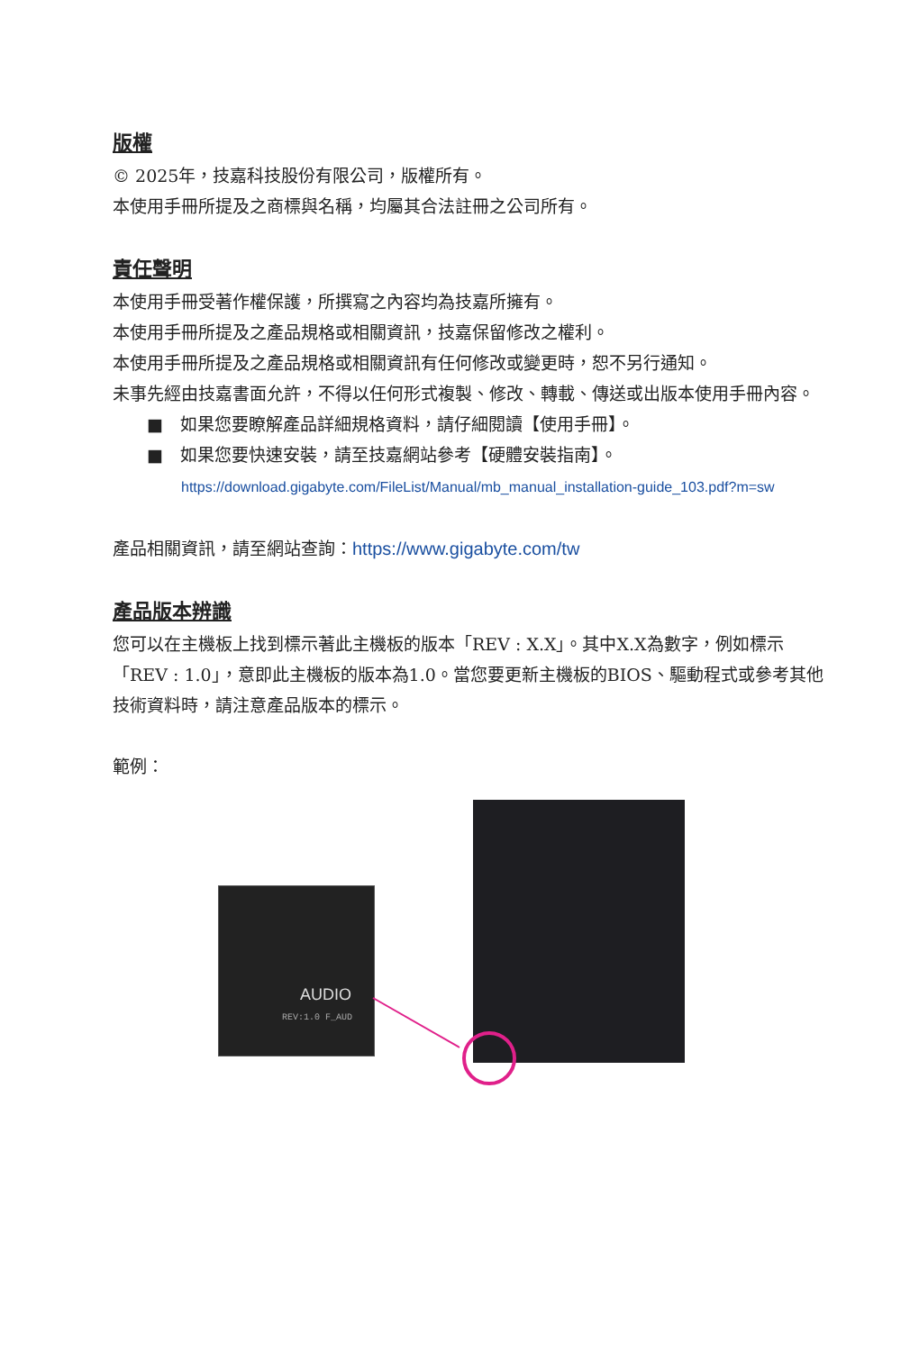版權
© 2025年，技嘉科技股份有限公司，版權所有。
本使用手冊所提及之商標與名稱，均屬其合法註冊之公司所有。
責任聲明
本使用手冊受著作權保護，所撰寫之內容均為技嘉所擁有。
本使用手冊所提及之產品規格或相關資訊，技嘉保留修改之權利。
本使用手冊所提及之產品規格或相關資訊有任何修改或變更時，恕不另行通知。
未事先經由技嘉書面允許，不得以任何形式複製、修改、轉載、傳送或出版本使用手冊內容。
■　如果您要瞭解產品詳細規格資料，請仔細閱讀【使用手冊】。
■　如果您要快速安裝，請至技嘉網站參考【硬體安裝指南】。
https://download.gigabyte.com/FileList/Manual/mb_manual_installation-guide_103.pdf?m=sw
產品相關資訊，請至網站查詢：https://www.gigabyte.com/tw
產品版本辨識
您可以在主機板上找到標示著此主機板的版本「REV : X.X」。其中X.X為數字，例如標示「REV : 1.0」，意即此主機板的版本為1.0。當您要更新主機板的BIOS、驅動程式或參考其他技術資料時，請注意產品版本的標示。
範例：
AUDIO
REV:1.0 F_AUD